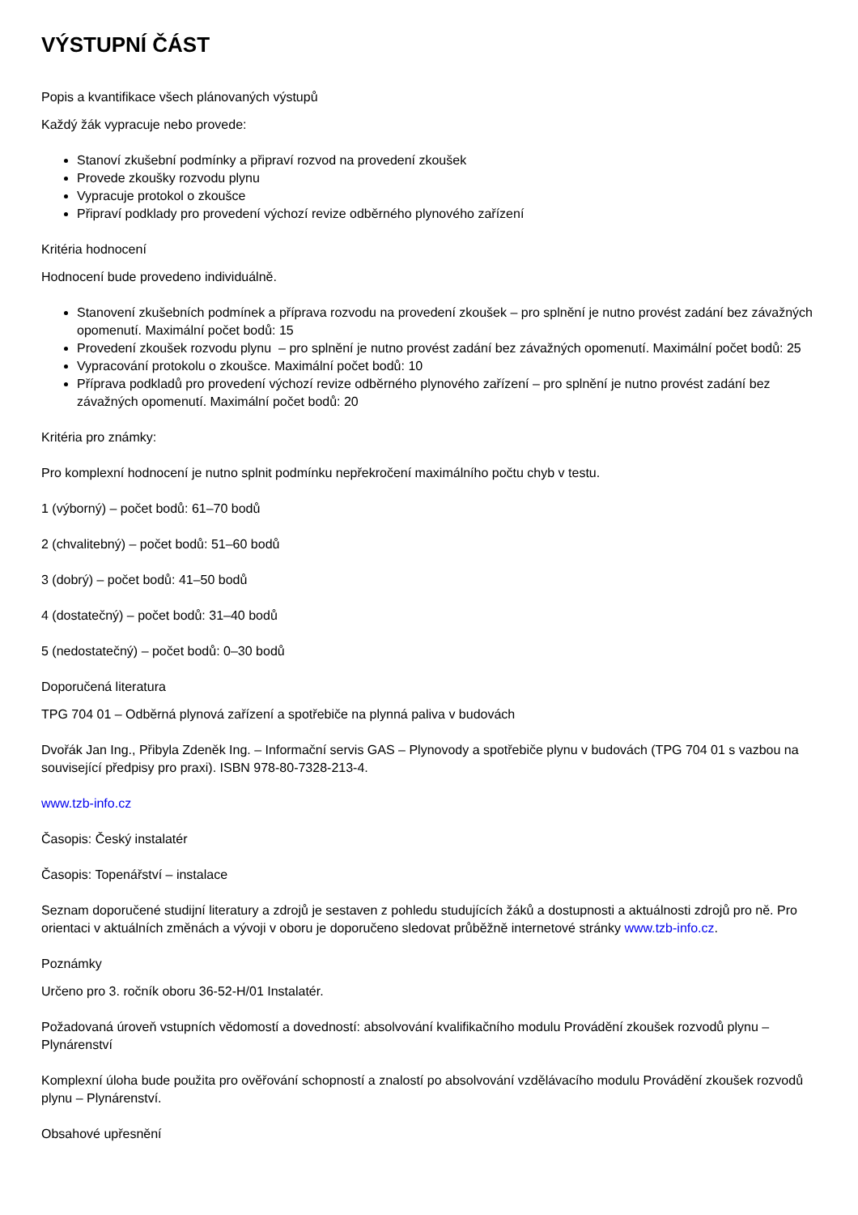VÝSTUPNÍ ČÁST
Popis a kvantifikace všech plánovaných výstupů
Každý žák vypracuje nebo provede:
Stanoví zkušební podmínky a připraví rozvod na provedení zkoušek
Provede zkoušky rozvodu plynu
Vypracuje protokol o zkoušce
Připraví podklady pro provedení výchozí revize odběrného plynového zařízení
Kritéria hodnocení
Hodnocení bude provedeno individuálně.
Stanovení zkušebních podmínek a příprava rozvodu na provedení zkoušek – pro splnění je nutno provést zadání bez závažných opomenutí. Maximální počet bodů: 15
Provedení zkoušek rozvodu plynu – pro splnění je nutno provést zadání bez závažných opomenutí. Maximální počet bodů: 25
Vypracování protokolu o zkoušce. Maximální počet bodů: 10
Příprava podkladů pro provedení výchozí revize odběrného plynového zařízení – pro splnění je nutno provést zadání bez závažných opomenutí. Maximální počet bodů: 20
Kritéria pro známky:
Pro komplexní hodnocení je nutno splnit podmínku nepřekročení maximálního počtu chyb v testu.
1 (výborný) – počet bodů: 61–70 bodů
2 (chvalitebný) – počet bodů: 51–60 bodů
3 (dobrý) – počet bodů: 41–50 bodů
4 (dostatečný) – počet bodů: 31–40 bodů
5 (nedostatečný) – počet bodů: 0–30 bodů
Doporučená literatura
TPG 704 01 – Odběrná plynová zařízení a spotřebiče na plynná paliva v budovách
Dvořák Jan Ing., Přibyla Zdeněk Ing. – Informační servis GAS – Plynovody a spotřebiče plynu v budovách (TPG 704 01 s vazbou na související předpisy pro praxi). ISBN 978-80-7328-213-4.
www.tzb-info.cz
Časopis: Český instalatér
Časopis: Topenářství – instalace
Seznam doporučené studijní literatury a zdrojů je sestaven z pohledu studujících žáků a dostupnosti a aktuálnosti zdrojů pro ně. Pro orientaci v aktuálních změnách a vývoji v oboru je doporučeno sledovat průběžně internetové stránky www.tzb-info.cz.
Poznámky
Určeno pro 3. ročník oboru 36-52-H/01 Instalatér.
Požadovaná úroveň vstupních vědomostí a dovedností: absolvování kvalifikačního modulu Provádění zkoušek rozvodů plynu – Plynárenství
Komplexní úloha bude použita pro ověřování schopností a znalostí po absolvování vzdělávacího modulu Provádění zkoušek rozvodů plynu – Plynárenství.
Obsahové upřesnění